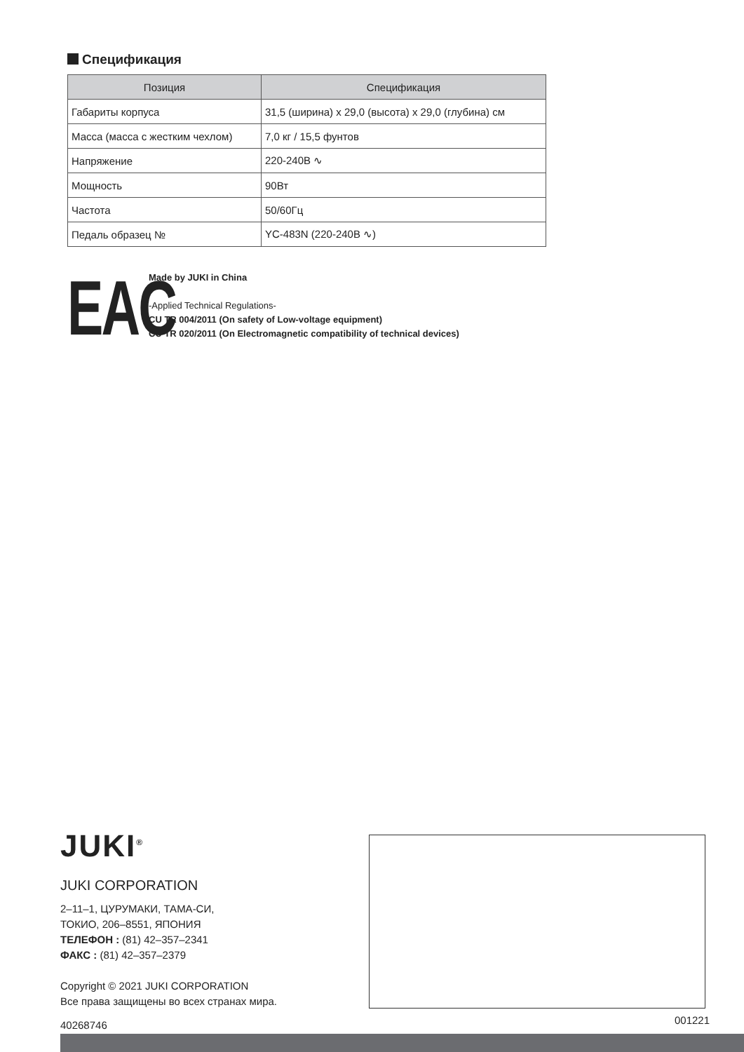Спецификация
| Позиция | Спецификация |
| --- | --- |
| Габариты корпуса | 31,5 (ширина) x 29,0 (высота) x 29,0 (глубина) см |
| Масса (масса с жестким чехлом) | 7,0 кг / 15,5 фунтов |
| Напряжение | 220-240В ∿ |
| Мощность | 90Вт |
| Частота | 50/60Гц |
| Педаль образец № | YC-483N (220-240В ∿) |
EAC
Made by JUKI in China
-Applied Technical Regulations-
CU TR 004/2011 (On safety of Low-voltage equipment)
CU TR 020/2011 (On Electromagnetic compatibility of technical devices)
JUKI<sup>®</sup>
JUKI CORPORATION
2–11–1, ЦУРУМАКИ, ТАМА-СИ,
ТОКИО, 206–8551, ЯПОНИЯ
ТЕЛЕФОН : (81) 42–357–2341
ФАКС : (81) 42–357–2379
Copyright © 2021 JUKI CORPORATION
Все права защищены во всех странах мира.
40268746
001221